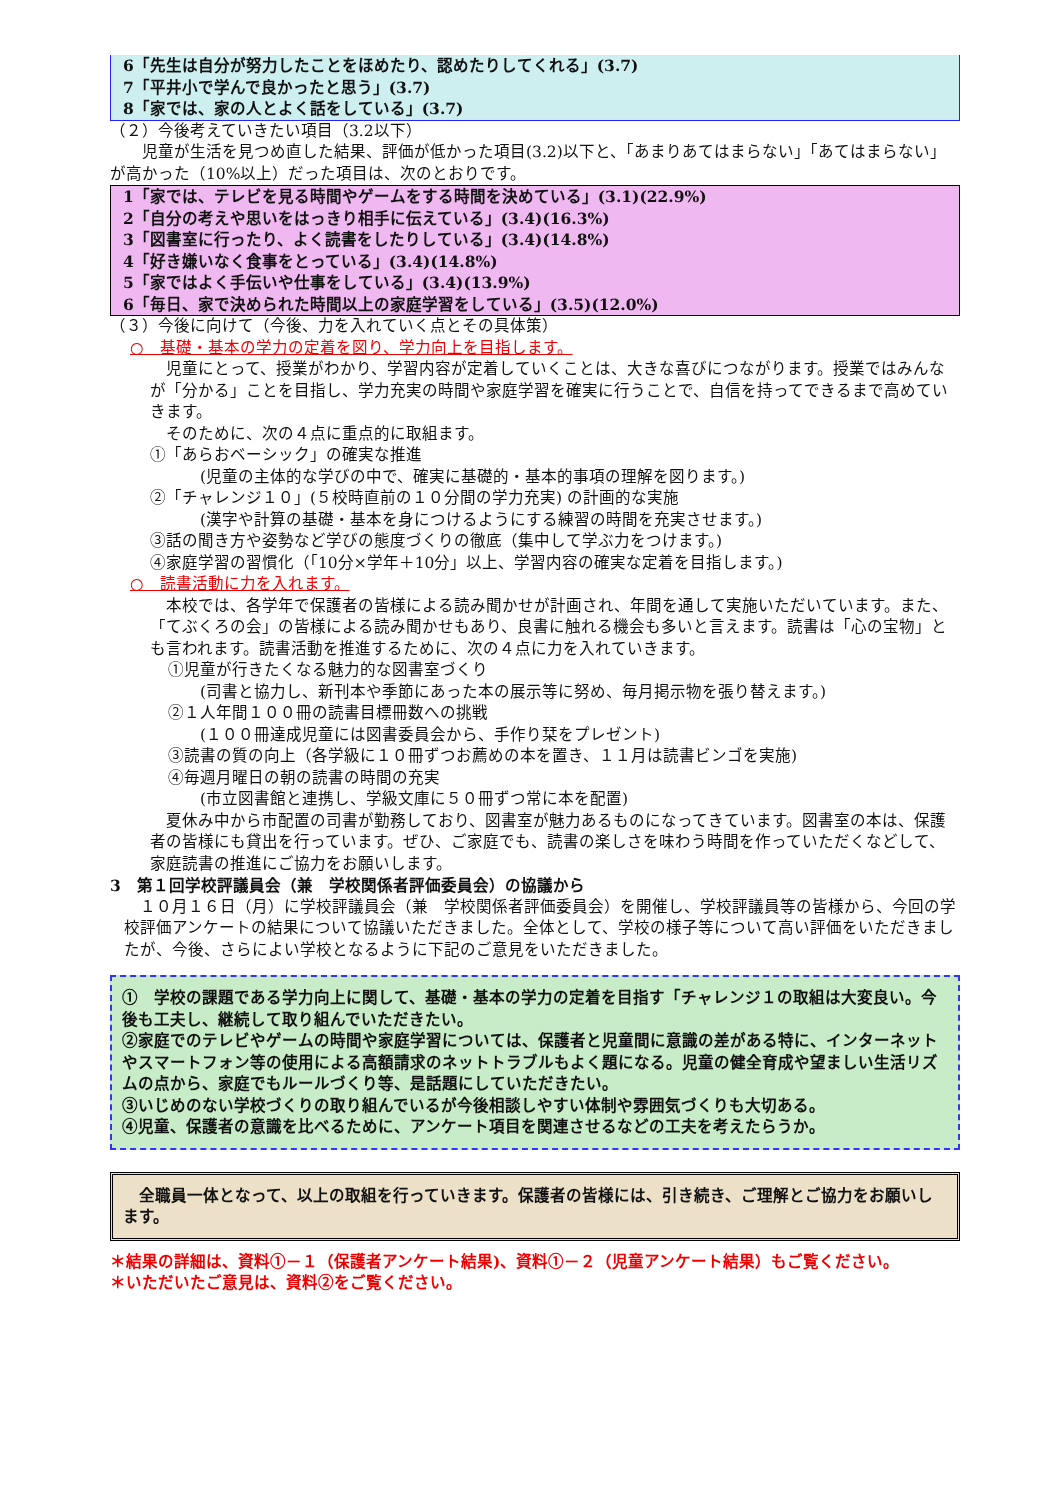6「先生は自分が努力したことをほめたり、認めたりしてくれる」(3.7)
7「平井小で学んで良かったと思う」(3.7)
8「家では、家の人とよく話をしている」(3.7)
（２）今後考えていきたい項目（3.2以下）
　　児童が生活を見つめ直した結果、評価が低かった項目(3.2)以下と、「あまりあてはまらない」「あてはまらない」が高かった（10%以上）だった項目は、次のとおりです。
1「家では、テレビを見る時間やゲームをする時間を決めている」(3.1)(22.9%)
2「自分の考えや思いをはっきり相手に伝えている」(3.4)(16.3%)
3「図書室に行ったり、よく読書をしたりしている」(3.4)(14.8%)
4「好き嫌いなく食事をとっている」(3.4)(14.8%)
5「家ではよく手伝いや仕事をしている」(3.4)(13.9%)
6「毎日、家で決められた時間以上の家庭学習をしている」(3.5)(12.0%)
（３）今後に向けて（今後、力を入れていく点とその具体策）
○　基礎・基本の学力の定着を図り、学力向上を目指します。
　児童にとって、授業がわかり、学習内容が定着していくことは、大きな喜びにつながります。授業ではみんなが「分かる」ことを目指し、学力充実の時間や家庭学習を確実に行うことで、自信を持ってできるまで高めていきます。
　そのために、次の４点に重点的に取組ます。
①「あらおベーシック」の確実な推進
(児童の主体的な学びの中で、確実に基礎的・基本的事項の理解を図ります。)
②「チャレンジ１０」(５校時直前の１０分間の学力充実) の計画的な実施
(漢字や計算の基礎・基本を身につけるようにする練習の時間を充実させます。)
③話の聞き方や姿勢など学びの態度づくりの徹底（集中して学ぶ力をつけます。)
④家庭学習の習慣化（｢10分×学年＋10分」以上、学習内容の確実な定着を目指します。)
○　読書活動に力を入れます。
　本校では、各学年で保護者の皆様による読み聞かせが計画され、年間を通して実施いただいています。また、「てぶくろの会」の皆様による読み聞かせもあり、良書に触れる機会も多いと言えます。読書は「心の宝物」とも言われます。読書活動を推進するために、次の４点に力を入れていきます。
①児童が行きたくなる魅力的な図書室づくり
(司書と協力し、新刊本や季節にあった本の展示等に努め、毎月掲示物を張り替えます。)
②１人年間１００冊の読書目標冊数への挑戦
(１００冊達成児童には図書委員会から、手作り栞をプレゼント)
③読書の質の向上（各学級に１０冊ずつお薦めの本を置き、１１月は読書ビンゴを実施)
④毎週月曜日の朝の読書の時間の充実
(市立図書館と連携し、学級文庫に５０冊ずつ常に本を配置)
　夏休み中から市配置の司書が勤務しており、図書室が魅力あるものになってきています。図書室の本は、保護者の皆様にも貸出を行っています。ぜひ、ご家庭でも、読書の楽しさを味わう時間を作っていただくなどして、家庭読書の推進にご協力をお願いします。
3　第１回学校評議員会（兼　学校関係者評価委員会）の協議から
　１０月１６日（月）に学校評議員会（兼　学校関係者評価委員会）を開催し、学校評議員等の皆様から、今回の学校評価アンケートの結果について協議いただきました。全体として、学校の様子等について高い評価をいただきましたが、今後、さらによい学校となるように下記のご意見をいただきました。
①　学校の課題である学力向上に関して、基礎・基本の学力の定着を目指す「チャレンジ１の取組は大変良い。今後も工夫し、継続して取り組んでいただきたい。
②家庭でのテレビやゲームの時間や家庭学習については、保護者と児童間に意識の差がある特に、インターネットやスマートフォン等の使用による高額請求のネットトラブルもよく題になる。児童の健全育成や望ましい生活リズムの点から、家庭でもルールづくり等、是話題にしていただきたい。
③いじめのない学校づくりの取り組んでいるが今後相談しやすい体制や雰囲気づくりも大切ある。
④児童、保護者の意識を比べるために、アンケート項目を関連させるなどの工夫を考えたらうか。
　全職員一体となって、以上の取組を行っていきます。保護者の皆様には、引き続き、ご理解とご協力をお願いします。
＊結果の詳細は、資料①－１（保護者アンケート結果)、資料①－２（児童アンケート結果）もご覧ください。
＊いただいたご意見は、資料②をご覧ください。